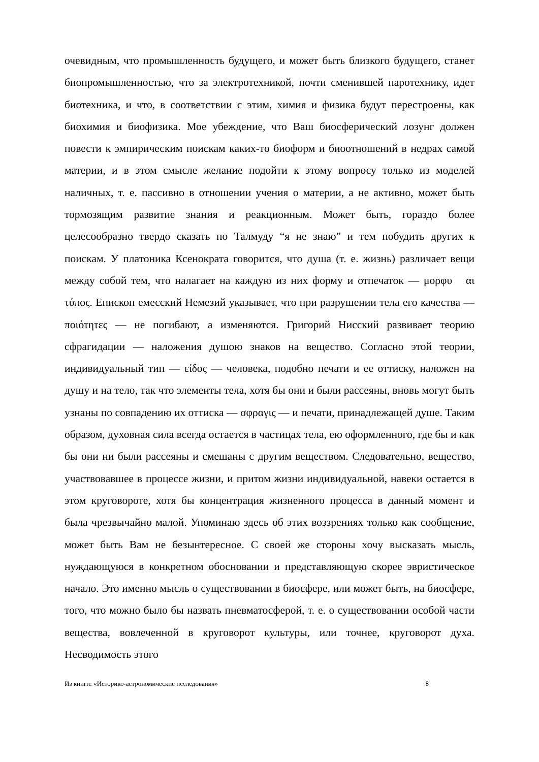очевидным, что промышленность будущего, и может быть близкого будущего, станет биопромышленностью, что за электротехникой, почти сменившей паротехнику, идет биотехника, и что, в соответствии с этим, химия и физика будут перестроены, как биохимия и биофизика. Мое убеждение, что Ваш биосферический лозунг должен повести к эмпирическим поискам каких-то биоформ и биоотношений в недрах самой материи, и в этом смысле желание подойти к этому вопросу только из моделей наличных, т. е. пассивно в отношении учения о материи, а не активно, может быть тормозящим развитие знания и реакционным. Может быть, гораздо более целесообразно твердо сказать по Талмуду “я не знаю” и тем побудить других к поискам. У платоника Ксенократа говорится, что душа (т. е. жизнь) различает вещи между собой тем, что налагает на каждую из них форму и отпечаток — μορφυ αι τύπος. Епископ емесский Немезий указывает, что при разрушении тела его качества — ποιότητες — не погибают, а изменяются. Григорий Нисский развивает теорию сфрагидации — наложения душою знаков на вещество. Согласно этой теории, индивидуальный тип — είδος — человека, подобно печати и ее оттиску, наложен на душу и на тело, так что элементы тела, хотя бы они и были рассеяны, вновь могут быть узнаны по совпадению их оттиска — σφραγις — и печати, принадлежащей душе. Таким образом, духовная сила всегда остается в частицах тела, ею оформленного, где бы и как бы они ни были рассеяны и смешаны с другим веществом. Следовательно, вещество, участвовавшее в процессе жизни, и притом жизни индивидуальной, навеки остается в этом круговороте, хотя бы концентрация жизненного процесса в данный момент и была чрезвычайно малой. Упоминаю здесь об этих воззрениях только как сообщение, может быть Вам не безынтересное. С своей же стороны хочу высказать мысль, нуждающуюся в конкретном обосновании и представляющую скорее эвристическое начало. Это именно мысль о существовании в биосфере, или может быть, на биосфере, того, что можно было бы назвать пневматосферой, т. е. о существовании особой части вещества, вовлеченной в круговорот культуры, или точнее, круговорот духа. Несводимость этого
Из книги: «Историко-астрономические исследования» 8